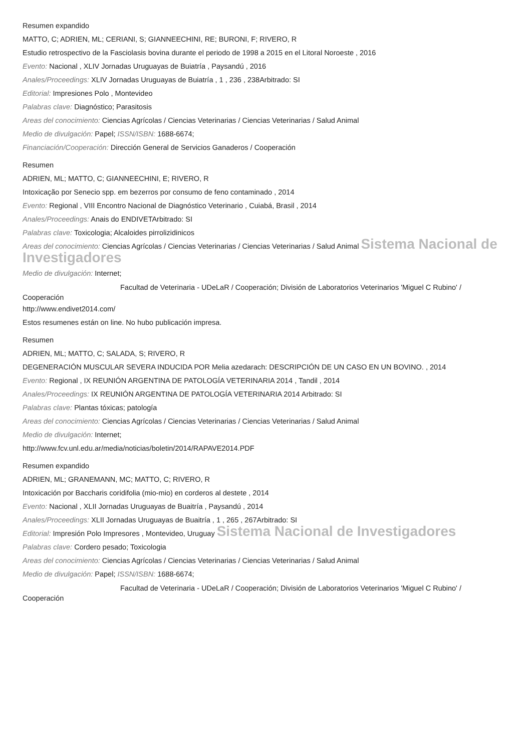Resumen expandido
MATTO, C; ADRIEN, ML; CERIANI, S; GIANNEECHINI, RE; BURONI, F; RIVERO, R
Estudio retrospectivo de la Fasciolasis bovina durante el periodo de 1998 a 2015 en el Litoral Noroeste , 2016
Evento: Nacional , XLIV Jornadas Uruguayas de Buiatría , Paysandú , 2016
Anales/Proceedings: XLIV Jornadas Uruguayas de Buiatría , 1 , 236 , 238Arbitrado: SI
Editorial: Impresiones Polo , Montevideo
Palabras clave: Diagnóstico; Parasitosis
Areas del conocimiento: Ciencias Agrícolas / Ciencias Veterinarias / Ciencias Veterinarias / Salud Animal
Medio de divulgación: Papel; ISSN/ISBN: 1688-6674;
Financiación/Cooperación: Dirección General de Servicios Ganaderos / Cooperación
Resumen
ADRIEN, ML; MATTO, C; GIANNEECHINI, E; RIVERO, R
Intoxicação por Senecio spp. em bezerros por consumo de feno contaminado , 2014
Evento: Regional , VIII Encontro Nacional de Diagnóstico Veterinario , Cuiabá, Brasil , 2014
Anales/Proceedings: Anais do ENDIVETArbitrado: SI
Palabras clave: Toxicologia; Alcaloides pirrolizidinicos
Areas del conocimiento: Ciencias Agrícolas / Ciencias Veterinarias / Ciencias Veterinarias / Salud Animal Sistema Nacional de Investigadores
Medio de divulgación: Internet;
Facultad de Veterinaria - UDeLaR / Cooperación; División de Laboratorios Veterinarios 'Miguel C Rubino' /
Cooperación
http://www.endivet2014.com/
Estos resumenes están on line. No hubo publicación impresa.
Resumen
ADRIEN, ML; MATTO, C; SALADA, S; RIVERO, R
DEGENERACIÓN MUSCULAR SEVERA INDUCIDA POR Melia azedarach: DESCRIPCIÓN DE UN CASO EN UN BOVINO. , 2014
Evento: Regional , IX REUNIÓN ARGENTINA DE PATOLOGÍA VETERINARIA 2014 , Tandil , 2014
Anales/Proceedings: IX REUNIÓN ARGENTINA DE PATOLOGÍA VETERINARIA 2014 Arbitrado: SI
Palabras clave: Plantas tóxicas; patología
Areas del conocimiento: Ciencias Agrícolas / Ciencias Veterinarias / Ciencias Veterinarias / Salud Animal
Medio de divulgación: Internet;
http://www.fcv.unl.edu.ar/media/noticias/boletin/2014/RAPAVE2014.PDF
Resumen expandido
ADRIEN, ML; GRANEMANN, MC; MATTO, C; RIVERO, R
Intoxicación por Baccharis coridifolia (mio-mio) en corderos al destete , 2014
Evento: Nacional , XLII Jornadas Uruguayas de Buaitría , Paysandú , 2014
Anales/Proceedings: XLII Jornadas Uruguayas de Buaitría , 1 , 265 , 267Arbitrado: SI
Editorial: Impresión Polo Impresores , Montevideo, Uruguay Sistema Nacional de Investigadores
Palabras clave: Cordero pesado; Toxicologia
Areas del conocimiento: Ciencias Agrícolas / Ciencias Veterinarias / Ciencias Veterinarias / Salud Animal
Medio de divulgación: Papel; ISSN/ISBN: 1688-6674;
Facultad de Veterinaria - UDeLaR / Cooperación; División de Laboratorios Veterinarios 'Miguel C Rubino' /
Cooperación